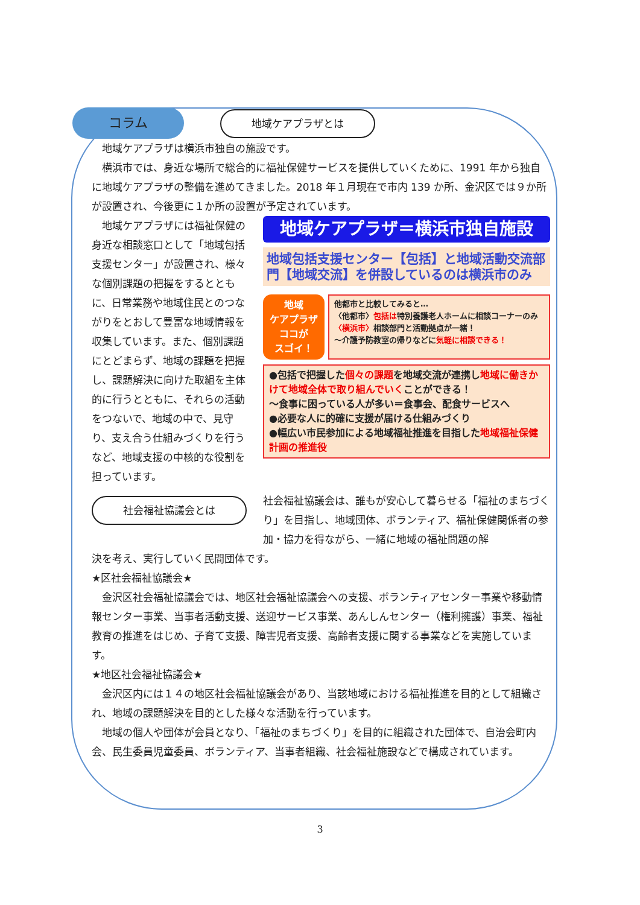コラム 地域ケアプラザとは
地域ケアプラザは横浜市独自の施設です。
横浜市では、身近な場所で総合的に福祉保健サービスを提供していくために、1991 年から独自に地域ケアプラザの整備を進めてきました。2018 年１月現在で市内 139 か所、金沢区では９か所が設置され、今後更に１か所の設置が予定されています。
地域ケアプラザには福祉保健の身近な相談窓口として「地域包括支援センター」が設置され、様々な個別課題の把握をするとともに、日常業務や地域住民とのつながりをとおして豊富な地域情報を収集しています。また、個別課題にとどまらず、地域の課題を把握し、課題解決に向けた取組を主体的に行うとともに、それらの活動をつないで、地域の中で、見守り、支え合う仕組みづくりを行うなど、地域支援の中核的な役割を担っています。
地域ケアプラザ＝横浜市独自施設
地域包括支援センター【包括】と地域活動交流部門【地域交流】を併設しているのは横浜市のみ
地域
ケアプラザ
ココが
スゴイ！
他都市と比較してみると…
〈他都市〉包括は特別養護老人ホームに相談コーナーのみ
〈横浜市〉相談部門と活動拠点が一緒！
～介護予防教室の帰りなどに気軽に相談できる！
●包括で把握した個々の課題を地域交流が連携し地域に働きかけて地域全体で取り組んでいくことができる！
～食事に困っている人が多い＝食事会、配食サービスへ
●必要な人に的確に支援が届ける仕組みづくり
●幅広い市民参加による地域福祉推進を目指した地域福祉保健計画の推進役
社会福祉協議会とは
社会福祉協議会は、誰もが安心して暮らせる「福祉のまちづくり」を目指し、地域団体、ボランティア、福祉保健関係者の参加・協力を得ながら、一緒に地域の福祉問題の解
決を考え、実行していく民間団体です。
★区社会福祉協議会★
金沢区社会福祉協議会では、地区社会福祉協議会への支援、ボランティアセンター事業や移動情報センター事業、当事者活動支援、送迎サービス事業、あんしんセンター（権利擁護）事業、福祉教育の推進をはじめ、子育て支援、障害児者支援、高齢者支援に関する事業などを実施しています。
★地区社会福祉協議会★
金沢区内には１４の地区社会福祉協議会があり、当該地域における福祉推進を目的として組織され、地域の課題解決を目的とした様々な活動を行っています。
地域の個人や団体が会員となり、「福祉のまちづくり」を目的に組織された団体で、自治会町内会、民生委員児童委員、ボランティア、当事者組織、社会福祉施設などで構成されています。
3